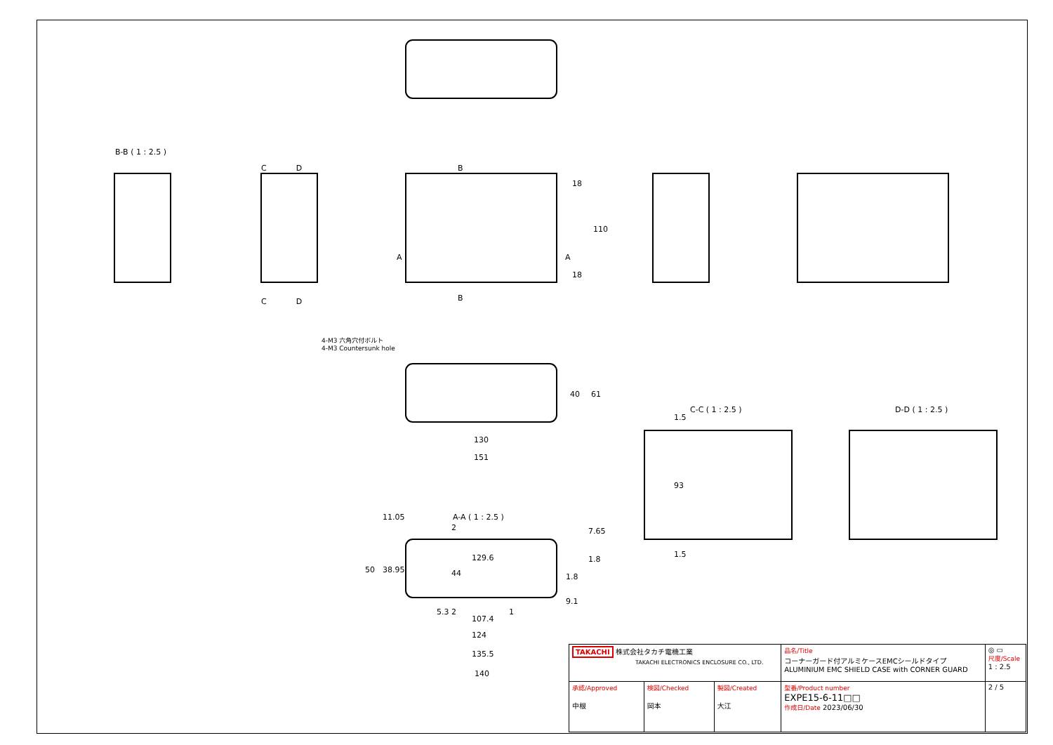B-B ( 1 : 2.5 )
C D
C D
B
B
A A
18
110
18
4-M3 六角穴付ボルト
4-M3 Countersunk hole
40 61
130
151
C-C ( 1 : 2.5 ) D-D ( 1 : 2.5 )
1.5
93
1.5
A-A ( 1 : 2.5 )
11.05
2 7.65
129.6
50 38.95 44
1.8
1.8
9.1
5.3 2 1
107.4
124
135.5
140
| TAKACHI 株式会社タカチ電機工業 TAKACHI ELECTRONICS ENCLOSURE CO., LTD. | | | 品名/Title コーナーガード付アルミケースEMCシールドタイプ ALUMINIUM EMC SHIELD CASE with CORNER GUARD | ◎ ▭ 尺度/Scale 1 : 2.5 |
| 承認/Approved 中根 | 検図/Checked 岡本 | 製図/Created 大江 | 型番/Product number EXPE15-6-11□□ 作成日/Date 2023/06/30 | 2 / 5 |